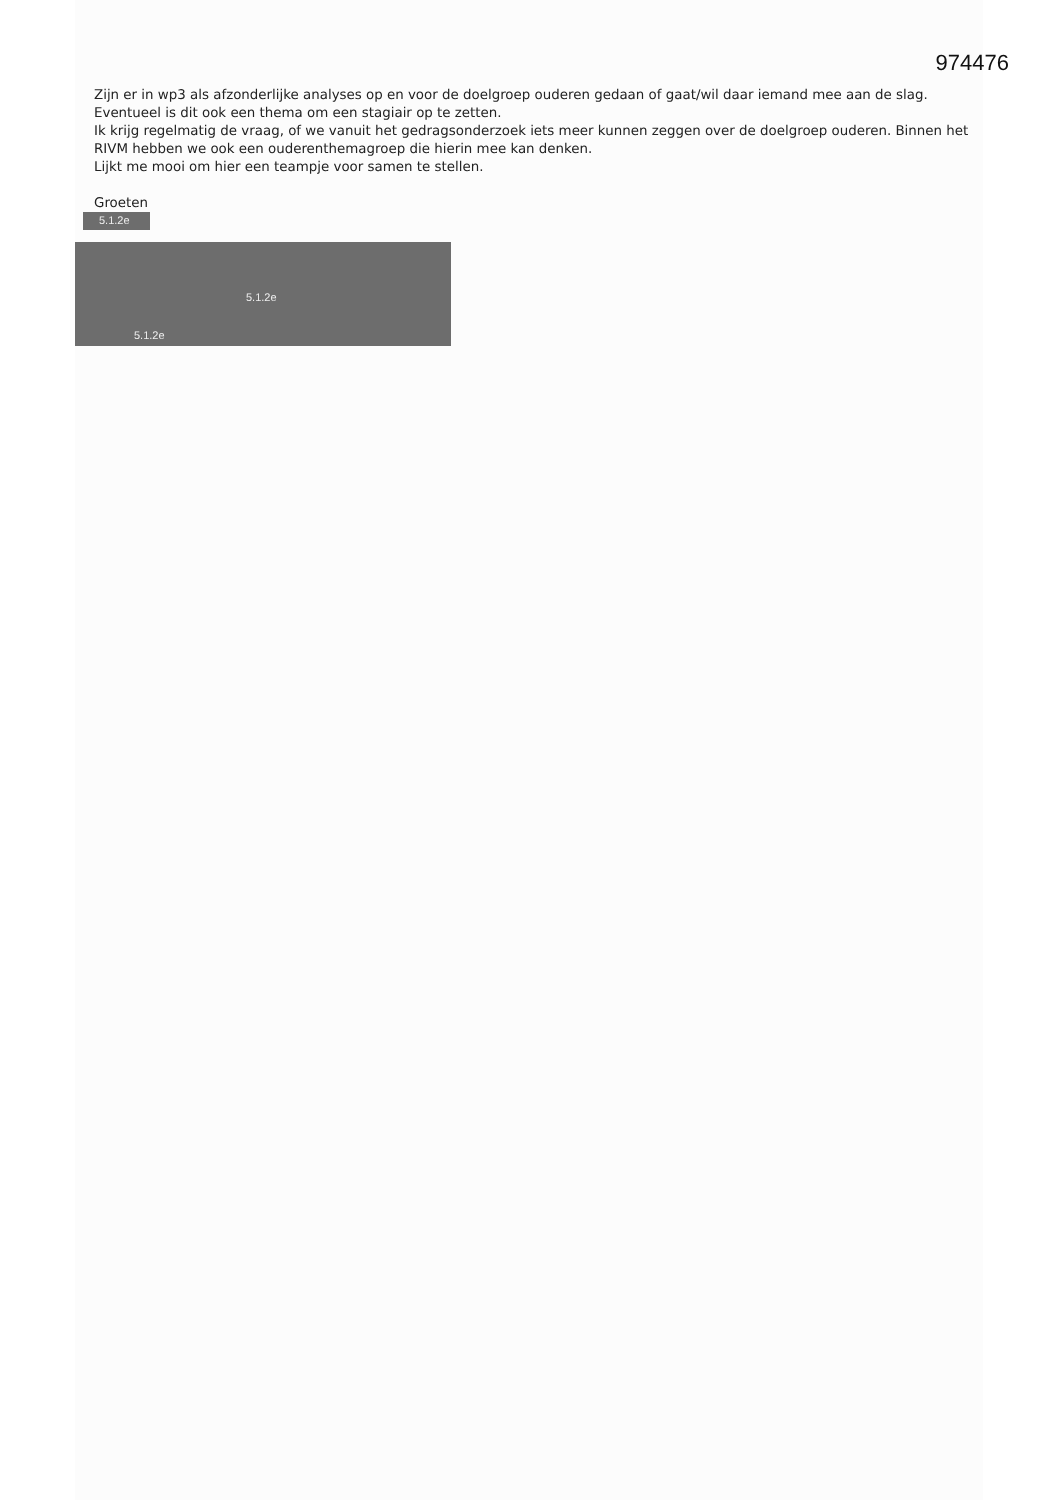974476
Zijn er in wp3 als afzonderlijke analyses op en voor de doelgroep ouderen gedaan of gaat/wil daar iemand mee aan de slag. Eventueel is dit ook een thema om een stagiair op te zetten.
Ik krijg regelmatig de vraag, of we vanuit het gedragsonderzoek iets meer kunnen zeggen over de doelgroep ouderen. Binnen het RIVM hebben we ook een ouderenthemagroep die hierin mee kan denken.
Lijkt me mooi om hier een teampje voor samen te stellen.
Groeten
5.1.2e
5.1.2e
5.1.2e